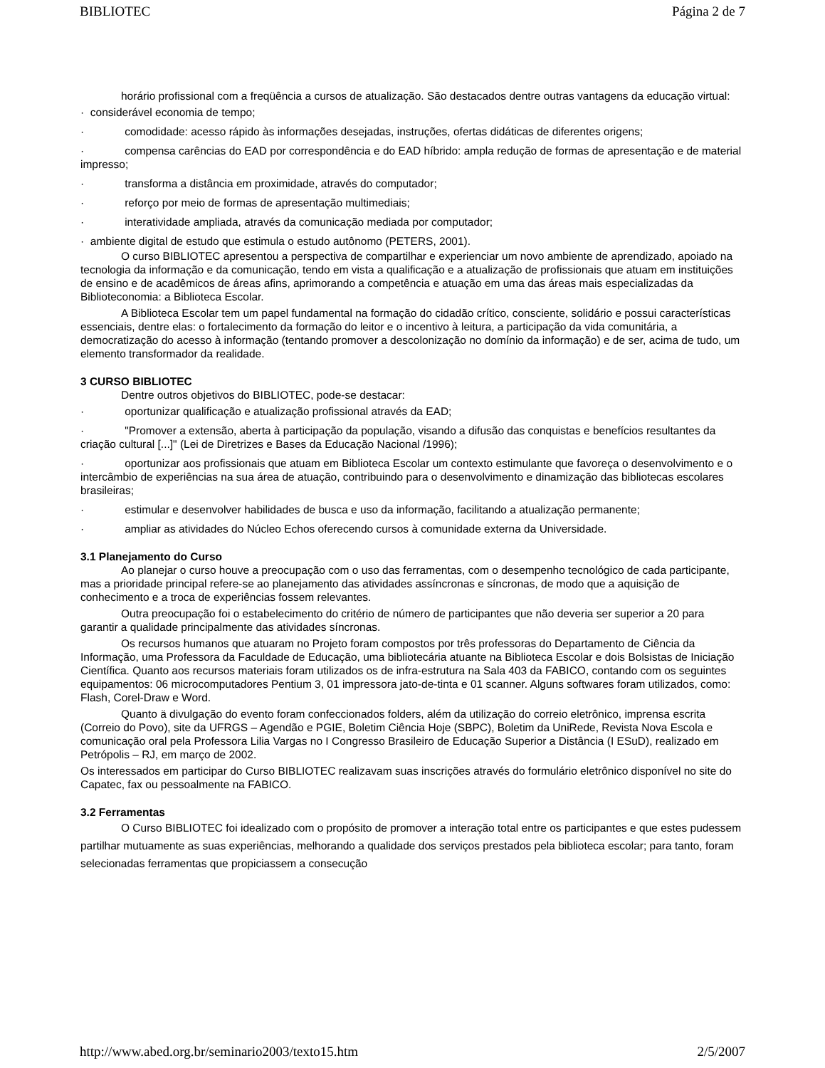BIBLIOTEC Página 2 de 7
horário profissional com a freqüência a cursos de atualização. São destacados dentre outras vantagens da educação virtual:
· considerável economia de tempo;
· comodidade: acesso rápido às informações desejadas, instruções, ofertas didáticas de diferentes origens;
· compensa carências do EAD por correspondência e do EAD híbrido: ampla redução de formas de apresentação e de material impresso;
· transforma a distância em proximidade, através do computador;
· reforço por meio de formas de apresentação multimediais;
· interatividade ampliada, através da comunicação mediada por computador;
· ambiente digital de estudo que estimula o estudo autônomo (PETERS, 2001).
O curso BIBLIOTEC apresentou a perspectiva de compartilhar e experienciar um novo ambiente de aprendizado, apoiado na tecnologia da informação e da comunicação, tendo em vista a qualificação e a atualização de profissionais que atuam em instituições de ensino e de acadêmicos de áreas afins, aprimorando a competência e atuação em uma das áreas mais especializadas da Biblioteconomia: a Biblioteca Escolar.
A Biblioteca Escolar tem um papel fundamental na formação do cidadão crítico, consciente, solidário e possui características essenciais, dentre elas: o fortalecimento da formação do leitor e o incentivo à leitura, a participação da vida comunitária, a democratização do acesso à informação (tentando promover a descolonização no domínio da informação) e de ser, acima de tudo, um elemento transformador da realidade.
3 CURSO BIBLIOTEC
Dentre outros objetivos do BIBLIOTEC, pode-se destacar:
· oportunizar qualificação e atualização profissional através da EAD;
· "Promover a extensão, aberta à participação da população, visando a difusão das conquistas e benefícios resultantes da criação cultural [...]" (Lei de Diretrizes e Bases da Educação Nacional /1996);
· oportunizar aos profissionais que atuam em Biblioteca Escolar um contexto estimulante que favoreça o desenvolvimento e o intercâmbio de experiências na sua área de atuação, contribuindo para o desenvolvimento e dinamização das bibliotecas escolares brasileiras;
· estimular e desenvolver habilidades de busca e uso da informação, facilitando a atualização permanente;
· ampliar as atividades do Núcleo Echos oferecendo cursos à comunidade externa da Universidade.
3.1 Planejamento do Curso
Ao planejar o curso houve a preocupação com o uso das ferramentas, com o desempenho tecnológico de cada participante, mas a prioridade principal refere-se ao planejamento das atividades assíncronas e síncronas, de modo que a aquisição de conhecimento e a troca de experiências fossem relevantes.
Outra preocupação foi o estabelecimento do critério de número de participantes que não deveria ser superior a 20 para garantir a qualidade principalmente das atividades síncronas.
Os recursos humanos que atuaram no Projeto foram compostos por três professoras do Departamento de Ciência da Informação, uma Professora da Faculdade de Educação, uma bibliotecária atuante na Biblioteca Escolar e dois Bolsistas de Iniciação Científica. Quanto aos recursos materiais foram utilizados os de infra-estrutura na Sala 403 da FABICO, contando com os seguintes equipamentos: 06 microcomputadores Pentium 3, 01 impressora jato-de-tinta e 01 scanner. Alguns softwares foram utilizados, como: Flash, Corel-Draw e Word.
Quanto ä divulgação do evento foram confeccionados folders, além da utilização do correio eletrônico, imprensa escrita (Correio do Povo), site da UFRGS – Agendão e PGIE, Boletim Ciência Hoje (SBPC), Boletim da UniRede, Revista Nova Escola e comunicação oral pela Professora Lilia Vargas no I Congresso Brasileiro de Educação Superior a Distância (I ESuD), realizado em Petrópolis – RJ, em março de 2002.
Os interessados em participar do Curso BIBLIOTEC realizavam suas inscrições através do formulário eletrônico disponível no site do Capatec, fax ou pessoalmente na FABICO.
3.2 Ferramentas
O Curso BIBLIOTEC foi idealizado com o propósito de promover a interação total entre os participantes e que estes pudessem partilhar mutuamente as suas experiências, melhorando a qualidade dos serviços prestados pela biblioteca escolar; para tanto, foram selecionadas ferramentas que propiciassem a consecução
http://www.abed.org.br/seminario2003/texto15.htm 2/5/2007